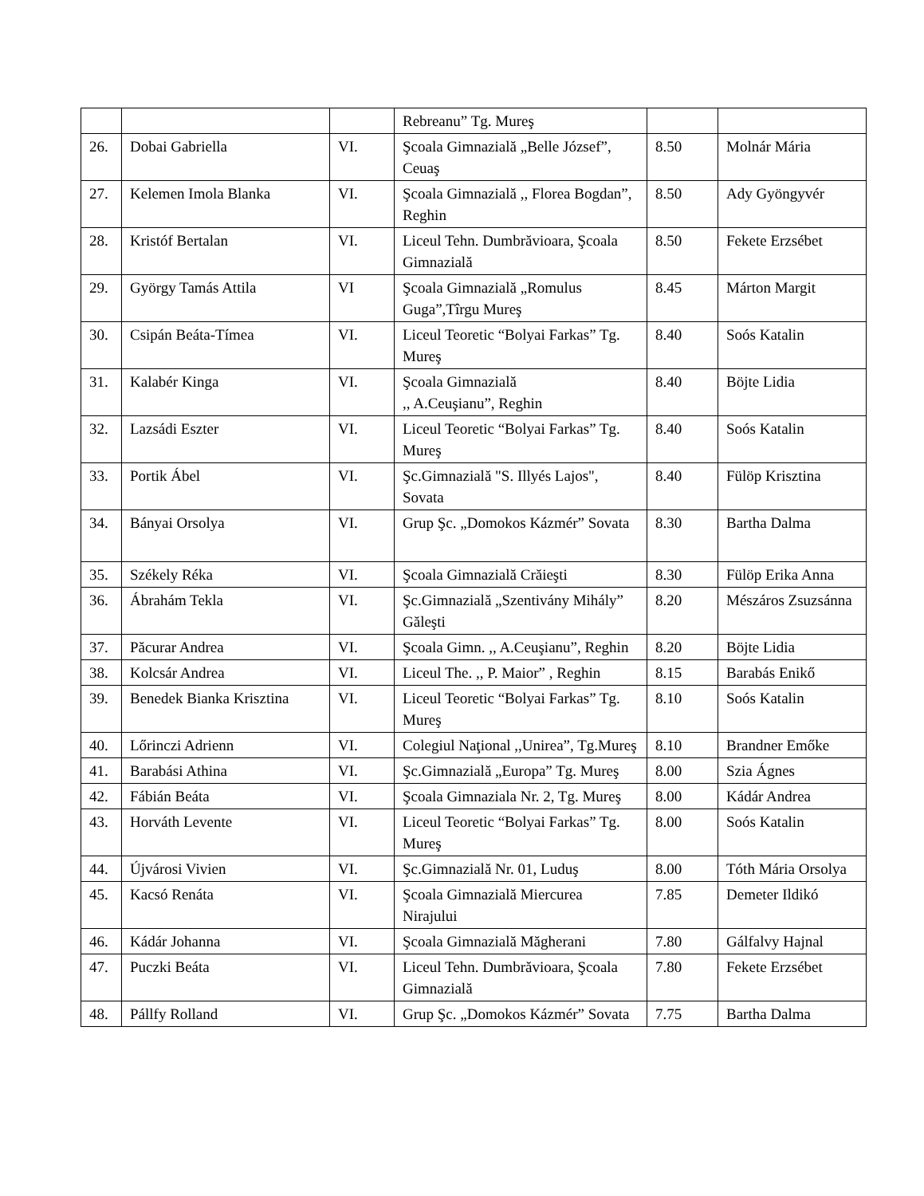| | | | Rebreanu” Tg. Mureş | | |
| 26. | Dobai Gabriella | VI. | Şcoala Gimnazială „Belle József”, Ceuaş | 8.50 | Molnár Mária |
| 27. | Kelemen Imola Blanka | VI. | Şcoala Gimnazială ,, Florea Bogdan”, Reghin | 8.50 | Ady Gyöngyvér |
| 28. | Kristóf Bertalan | VI. | Liceul Tehn. Dumbrăvioara, Şcoala Gimnazială | 8.50 | Fekete Erzsébet |
| 29. | György Tamás Attila | VI | Şcoala Gimnazială „Romulus Guga”,Tîrgu Mureş | 8.45 | Márton Margit |
| 30. | Csipán Beáta-Tímea | VI. | Liceul Teoretic “Bolyai Farkas” Tg. Mureş | 8.40 | Soós Katalin |
| 31. | Kalabér Kinga | VI. | Şcoala Gimnazială ,, A.Ceuşianu”, Reghin | 8.40 | Böjte Lidia |
| 32. | Lazsádi Eszter | VI. | Liceul Teoretic “Bolyai Farkas” Tg. Mureş | 8.40 | Soós Katalin |
| 33. | Portik Ábel | VI. | Şc.Gimnazială "S. Illyés Lajos", Sovata | 8.40 | Fülöp Krisztina |
| 34. | Bányai Orsolya | VI. | Grup Şc. „Domokos Kázmér” Sovata | 8.30 | Bartha Dalma |
| 35. | Székely Réka | VI. | Şcoala Gimnazială Crăieşti | 8.30 | Fülöp Erika Anna |
| 36. | Ábrahám Tekla | VI. | Şc.Gimnazială „Szentivány Mihály” Găleşti | 8.20 | Mészáros Zsuzsánna |
| 37. | Păcurar Andrea | VI. | Şcoala Gimn. ,, A.Ceuşianu”, Reghin | 8.20 | Böjte Lidia |
| 38. | Kolcsár Andrea | VI. | Liceul The. ,, P. Maior” , Reghin | 8.15 | Barabás Enikő |
| 39. | Benedek Bianka Krisztina | VI. | Liceul Teoretic “Bolyai Farkas” Tg. Mureş | 8.10 | Soós Katalin |
| 40. | Lőrinczi Adrienn | VI. | Colegiul Naţional ,,Unirea”, Tg.Mureş | 8.10 | Brandner Emőke |
| 41. | Barabási Athina | VI. | Şc.Gimnazială „Europa” Tg. Mureş | 8.00 | Szia Ágnes |
| 42. | Fábián Beáta | VI. | Şcoala Gimnaziala Nr. 2, Tg. Mureş | 8.00 | Kádár Andrea |
| 43. | Horváth Levente | VI. | Liceul Teoretic “Bolyai Farkas” Tg. Mureş | 8.00 | Soós Katalin |
| 44. | Újvárosi Vivien | VI. | Şc.Gimnazială Nr. 01, Luduş | 8.00 | Tóth Mária Orsolya |
| 45. | Kacsó Renáta | VI. | Şcoala Gimnazială Miercurea Nirajului | 7.85 | Demeter Ildikó |
| 46. | Kádár Johanna | VI. | Şcoala Gimnazială Măgherani | 7.80 | Gálfalvy Hajnal |
| 47. | Puczki Beáta | VI. | Liceul Tehn. Dumbrăvioara, Şcoala Gimnazială | 7.80 | Fekete Erzsébet |
| 48. | Pállfy Rolland | VI. | Grup Şc. „Domokos Kázmér” Sovata | 7.75 | Bartha Dalma |